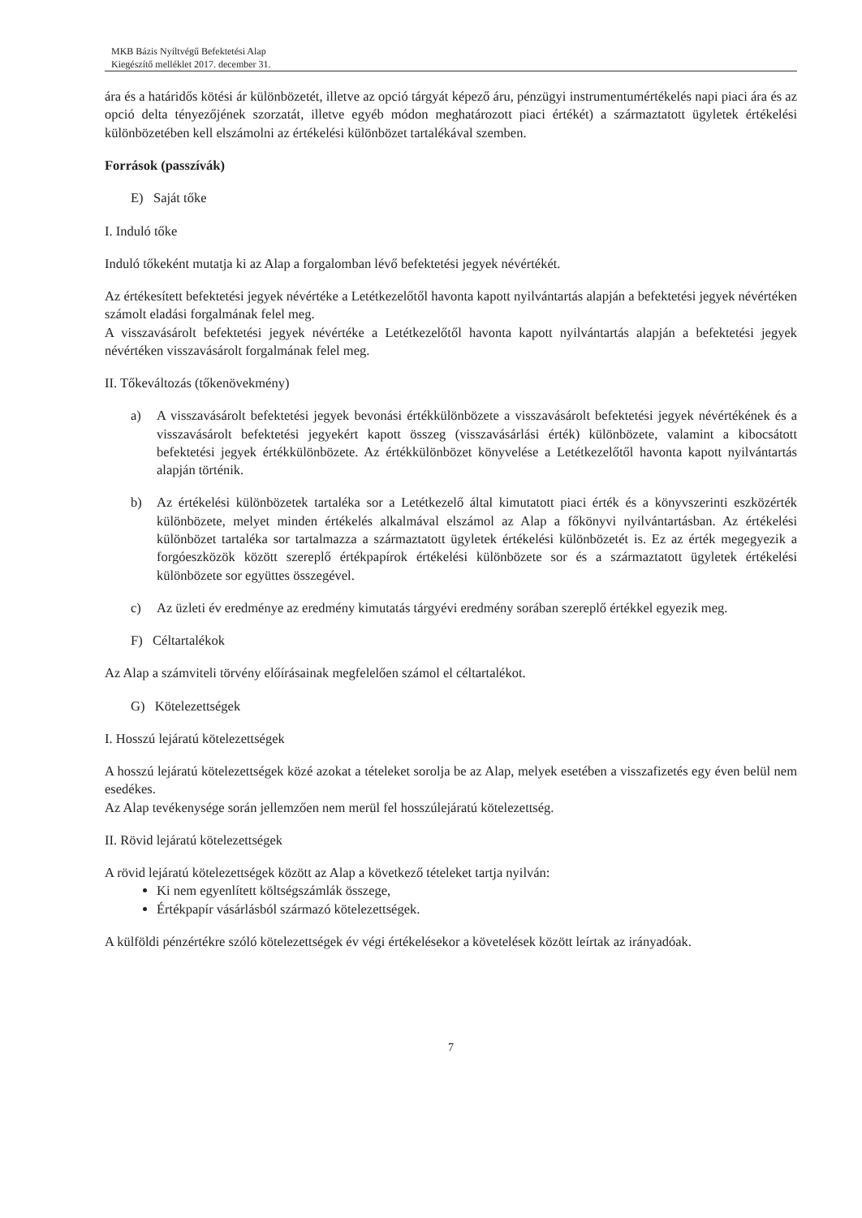MKB Bázis Nyíltvégű Befektetési Alap
Kiegészítő melléklet 2017. december 31.
ára és a határidős kötési ár különbözetét, illetve az opció tárgyát képező áru, pénzügyi instrumentumértékelés napi piaci ára és az opció delta tényezőjének szorzatát, illetve egyéb módon meghatározott piaci értékét) a származtatott ügyletek értékelési különbözetében kell elszámolni az értékelési különbözet tartalékával szemben.
Források (passzívák)
E) Saját tőke
I. Induló tőke
Induló tőkeként mutatja ki az Alap a forgalomban lévő befektetési jegyek névértékét.
Az értékesített befektetési jegyek névértéke a Letétkezelőtől havonta kapott nyilvántartás alapján a befektetési jegyek névértéken számolt eladási forgalmának felel meg.
A visszavásárolt befektetési jegyek névértéke a Letétkezelőtől havonta kapott nyilvántartás alapján a befektetési jegyek névértéken visszavásárolt forgalmának felel meg.
II. Tőkeváltozás (tőkenövekmény)
a) A visszavásárolt befektetési jegyek bevonási értékkülönbözete a visszavásárolt befektetési jegyek névértékének és a visszavásárolt befektetési jegyekért kapott összeg (visszavásárlási érték) különbözete, valamint a kibocsátott befektetési jegyek értékkülönbözete. Az értékkülönbözet könyvelése a Letétkezelőtől havonta kapott nyilvántartás alapján történik.
b) Az értékelési különbözetek tartaléka sor a Letétkezelő által kimutatott piaci érték és a könyvszerinti eszközérték különbözete, melyet minden értékelés alkalmával elszámol az Alap a főkönyvi nyilvántartásban. Az értékelési különbözet tartaléka sor tartalmazza a származtatott ügyletek értékelési különbözetét is. Ez az érték megegyezik a forgóeszközök között szereplő értékpapírok értékelési különbözete sor és a származtatott ügyletek értékelési különbözete sor együttes összegével.
c) Az üzleti év eredménye az eredmény kimutatás tárgyévi eredmény sorában szereplő értékkel egyezik meg.
F) Céltartalékok
Az Alap a számviteli törvény előírásainak megfelelően számol el céltartalékot.
G) Kötelezettségek
I. Hosszú lejáratú kötelezettségek
A hosszú lejáratú kötelezettségek közé azokat a tételeket sorolja be az Alap, melyek esetében a visszafizetés egy éven belül nem esedékes.
Az Alap tevékenysége során jellemzően nem merül fel hosszúlejáratú kötelezettség.
II. Rövid lejáratú kötelezettségek
A rövid lejáratú kötelezettségek között az Alap a következő tételeket tartja nyilván:
Ki nem egyenlített költségszámlák összege,
Értékpapír vásárlásból származó kötelezettségek.
A külföldi pénzértékre szóló kötelezettségek év végi értékelésekor a követelések között leírtak az irányadóak.
7